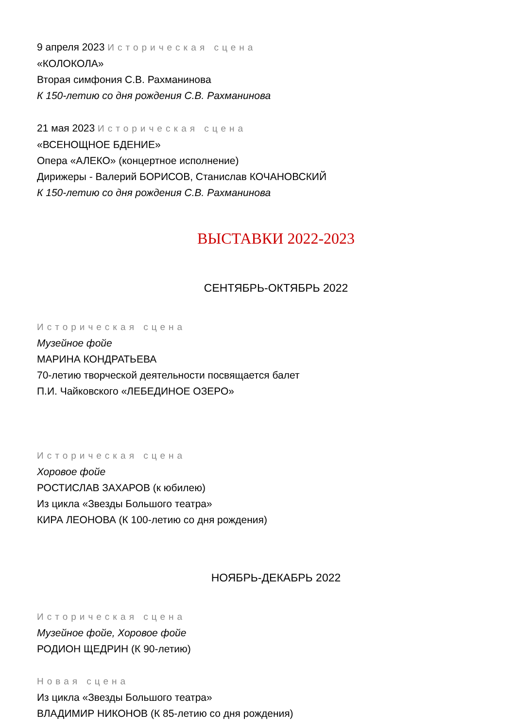9 апреля 2023 Историческая сцена
«КОЛОКОЛА»
Вторая симфония С.В. Рахманинова
К 150-летию со дня рождения С.В. Рахманинова
21 мая 2023 Историческая сцена
«ВСЕНОЩНОЕ БДЕНИЕ»
Опера «АЛЕКО» (концертное исполнение)
Дирижеры - Валерий БОРИСОВ, Станислав КОЧАНОВСКИЙ
К 150-летию со дня рождения С.В. Рахманинова
ВЫСТАВКИ 2022-2023
СЕНТЯБРЬ-ОКТЯБРЬ 2022
Историческая сцена
Музейное фойе
МАРИНА КОНДРАТЬЕВА
70-летию творческой деятельности посвящается балет
П.И. Чайковского «ЛЕБЕДИНОЕ ОЗЕРО»
Историческая сцена
Хоровое фойе
РОСТИСЛАВ ЗАХАРОВ (к юбилею)
Из цикла «Звезды Большого театра»
КИРА ЛЕОНОВА (К 100-летию со дня рождения)
НОЯБРЬ-ДЕКАБРЬ 2022
Историческая сцена
Музейное фойе, Хоровое фойе
РОДИОН ЩЕДРИН (К 90-летию)
Новая сцена
Из цикла «Звезды Большого театра»
ВЛАДИМИР НИКОНОВ (К 85-летию со дня рождения)